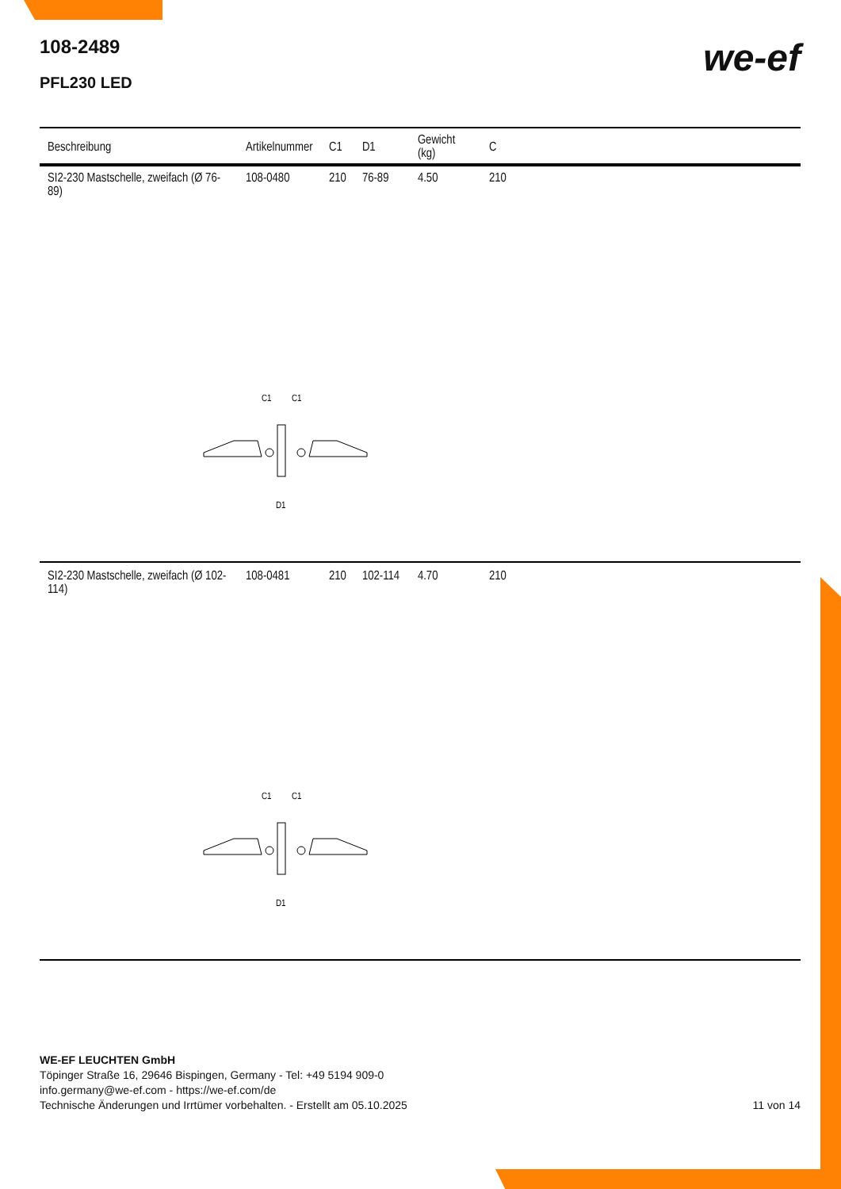108-2489
PFL230 LED
we-ef
| Beschreibung | Artikelnummer | C1 | D1 | Gewicht (kg) | C |
| --- | --- | --- | --- | --- | --- |
| SI2-230 Mastschelle, zweifach (Ø 76-89) | 108-0480 | 210 | 76-89 | 4.50 | 210 |
| C1 C1 D1 | | | | | |
| SI2-230 Mastschelle, zweifach (Ø 102-114) | 108-0481 | 210 | 102-114 | 4.70 | 210 |
| C1 C1 D1 | | | | | |
WE-EF LEUCHTEN GmbH
Töpinger Straße 16, 29646 Bispingen, Germany - Tel: +49 5194 909-0
info.germany@we-ef.com - https://we-ef.com/de
Technische Änderungen und Irrtümer vorbehalten. - Erstellt am 05.10.2025 11 von 14